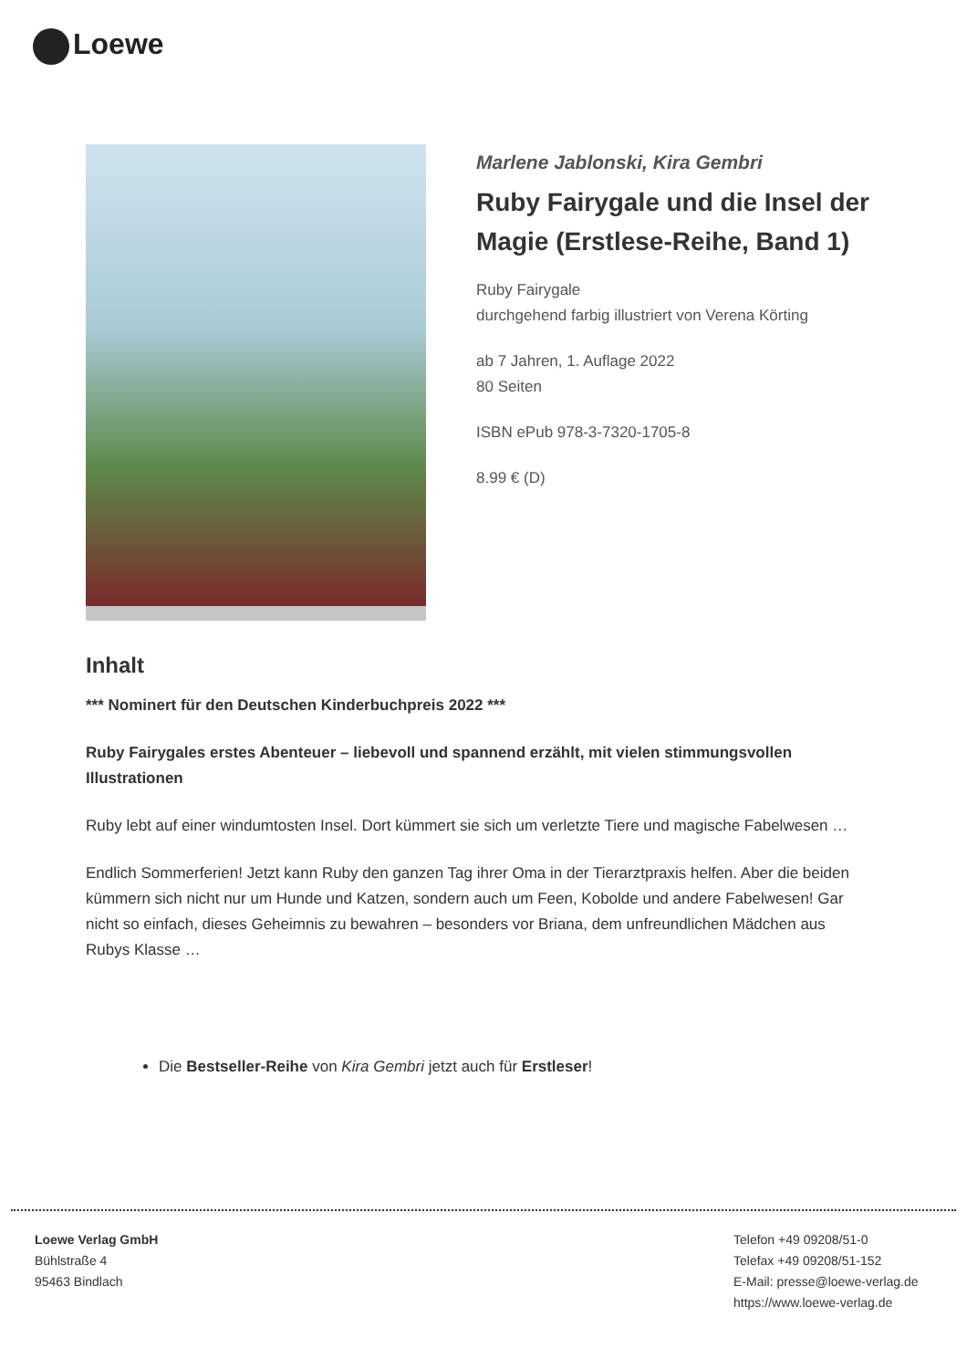Loewe
Marlene Jablonski, Kira Gembri
Ruby Fairygale und die Insel der Magie (Erstlese-Reihe, Band 1)
Ruby Fairygale
durchgehend farbig illustriert von Verena Körting
ab 7 Jahren, 1. Auflage 2022
80 Seiten
ISBN ePub 978-3-7320-1705-8
8.99 € (D)
Inhalt
*** Nominert für den Deutschen Kinderbuchpreis 2022 ***
Ruby Fairygales erstes Abenteuer – liebevoll und spannend erzählt, mit vielen stimmungsvollen Illustrationen
Ruby lebt auf einer windumtosten Insel. Dort kümmert sie sich um verletzte Tiere und magische Fabelwesen …
Endlich Sommerferien! Jetzt kann Ruby den ganzen Tag ihrer Oma in der Tierarztpraxis helfen. Aber die beiden kümmern sich nicht nur um Hunde und Katzen, sondern auch um Feen, Kobolde und andere Fabelwesen! Gar nicht so einfach, dieses Geheimnis zu bewahren – besonders vor Briana, dem unfreundlichen Mädchen aus Rubys Klasse …
Die Bestseller-Reihe von Kira Gembri jetzt auch für Erstleser!
Loewe Verlag GmbH
Bühlstraße 4
95463 Bindlach
Telefon +49 09208/51-0
Telefax +49 09208/51-152
E-Mail: presse@loewe-verlag.de
https://www.loewe-verlag.de